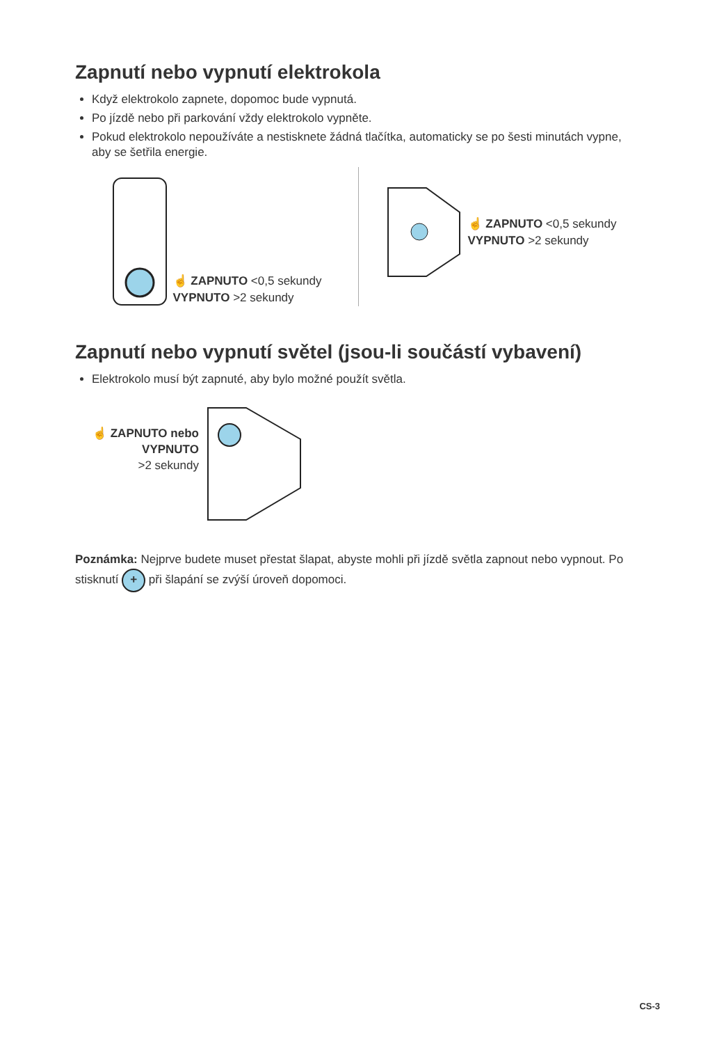Zapnutí nebo vypnutí elektrokola
Když elektrokolo zapnete, dopomoc bude vypnutá.
Po jízdě nebo při parkování vždy elektrokolo vypněte.
Pokud elektrokolo nepoužíváte a nestisknete žádná tlačítka, automaticky se po šesti minutách vypne, aby se šetřila energie.
☝ ZAPNUTO <0,5 sekundy
VYPNUTO >2 sekundy
☝ ZAPNUTO <0,5 sekundy
VYPNUTO >2 sekundy
Zapnutí nebo vypnutí světel (jsou-li součástí vybavení)
Elektrokolo musí být zapnuté, aby bylo možné použít světla.
☝ ZAPNUTO nebo
VYPNUTO
>2 sekundy
Poznámka: Nejprve budete muset přestat šlapat, abyste mohli při jízdě světla zapnout nebo vypnout. Po stisknutí + při šlapání se zvýší úroveň dopomoci.
CS-3